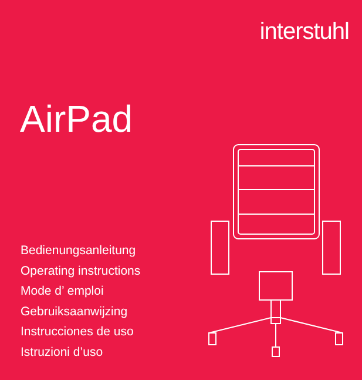interstuhl
AirPad
Bedienungsanleitung
Operating instructions
Mode d’ emploi
Gebruiksaanwijzing
Instrucciones de uso
Istruzioni d’uso